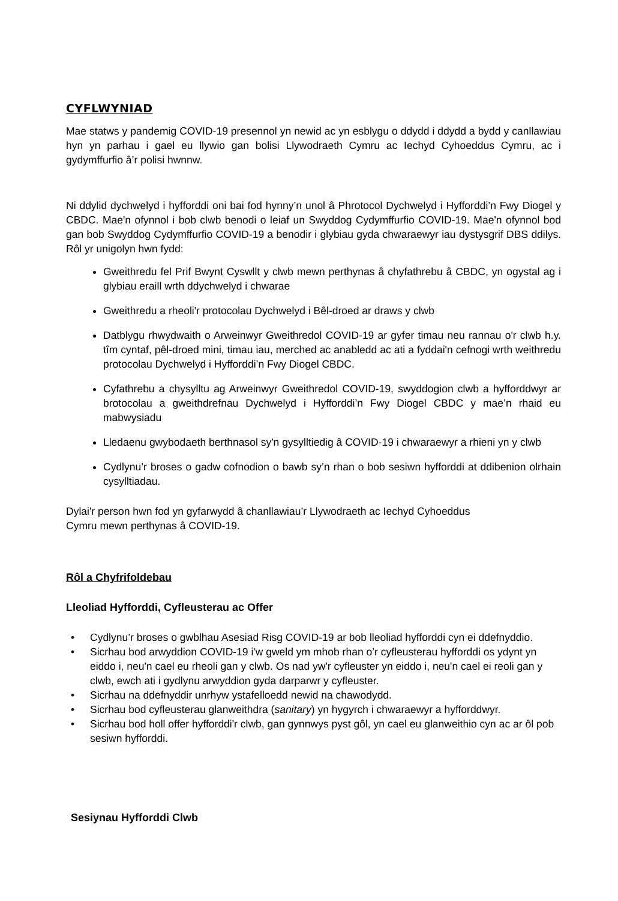CYFLWYNIAD
Mae statws y pandemig COVID-19 presennol yn newid ac yn esblygu o ddydd i ddydd a bydd y canllawiau hyn yn parhau i gael eu llywio gan bolisi Llywodraeth Cymru ac Iechyd Cyhoeddus Cymru, ac i gydymffurfio â’r polisi hwnnw.
Ni ddylid dychwelyd i hyfforddi oni bai fod hynny’n unol â Phrotocol Dychwelyd i Hyfforddi’n Fwy Diogel y CBDC. Mae'n ofynnol i bob clwb benodi o leiaf un Swyddog Cydymffurfio COVID-19. Mae'n ofynnol bod gan bob Swyddog Cydymffurfio COVID-19 a benodir i glybiau gyda chwaraewyr iau dystysgrif DBS ddilys. Rôl yr unigolyn hwn fydd:
Gweithredu fel Prif Bwynt Cyswllt y clwb mewn perthynas â chyfathrebu â CBDC, yn ogystal ag i glybiau eraill wrth ddychwelyd i chwarae
Gweithredu a rheoli'r protocolau Dychwelyd i Bêl-droed ar draws y clwb
Datblygu rhwydwaith o Arweinwyr Gweithredol COVID-19 ar gyfer timau neu rannau o'r clwb h.y. tîm cyntaf, pêl-droed mini, timau iau, merched ac anabledd ac ati a fyddai'n cefnogi wrth weithredu protocolau Dychwelyd i Hyfforddi’n Fwy Diogel CBDC.
Cyfathrebu a chysylltu ag Arweinwyr Gweithredol COVID-19, swyddogion clwb a hyfforddwyr ar brotocolau a gweithdrefnau Dychwelyd i Hyfforddi’n Fwy Diogel CBDC y mae’n rhaid eu mabwysiadu
Lledaenu gwybodaeth berthnasol sy'n gysylltiedig â COVID-19 i chwaraewyr a rhieni yn y clwb
Cydlynu’r broses o gadw cofnodion o bawb sy’n rhan o bob sesiwn hyfforddi at ddibenion olrhain cysylltiadau.
Dylai'r person hwn fod yn gyfarwydd â chanllawiau’r Llywodraeth ac Iechyd Cyhoeddus
Cymru mewn perthynas â COVID-19.
Rôl a Chyfrifoldebau
Lleoliad Hyfforddi, Cyfleusterau ac Offer
• Cydlynu’r broses o gwblhau Asesiad Risg COVID-19 ar bob lleoliad hyfforddi cyn ei ddefnyddio.
• Sicrhau bod arwyddion COVID-19 i'w gweld ym mhob rhan o’r cyfleusterau hyfforddi os ydynt yn eiddo i, neu'n cael eu rheoli gan y clwb. Os nad yw'r cyfleuster yn eiddo i, neu'n cael ei reoli gan y clwb, ewch ati i gydlynu arwyddion gyda darparwr y cyfleuster.
• Sicrhau na ddefnyddir unrhyw ystafelloedd newid na chawodydd.
• Sicrhau bod cyfleusterau glanweithdra (sanitary) yn hygyrch i chwaraewyr a hyfforddwyr.
• Sicrhau bod holl offer hyfforddi'r clwb, gan gynnwys pyst gôl, yn cael eu glanweithio cyn ac ar ôl pob sesiwn hyfforddi.
Sesiynau Hyfforddi Clwb